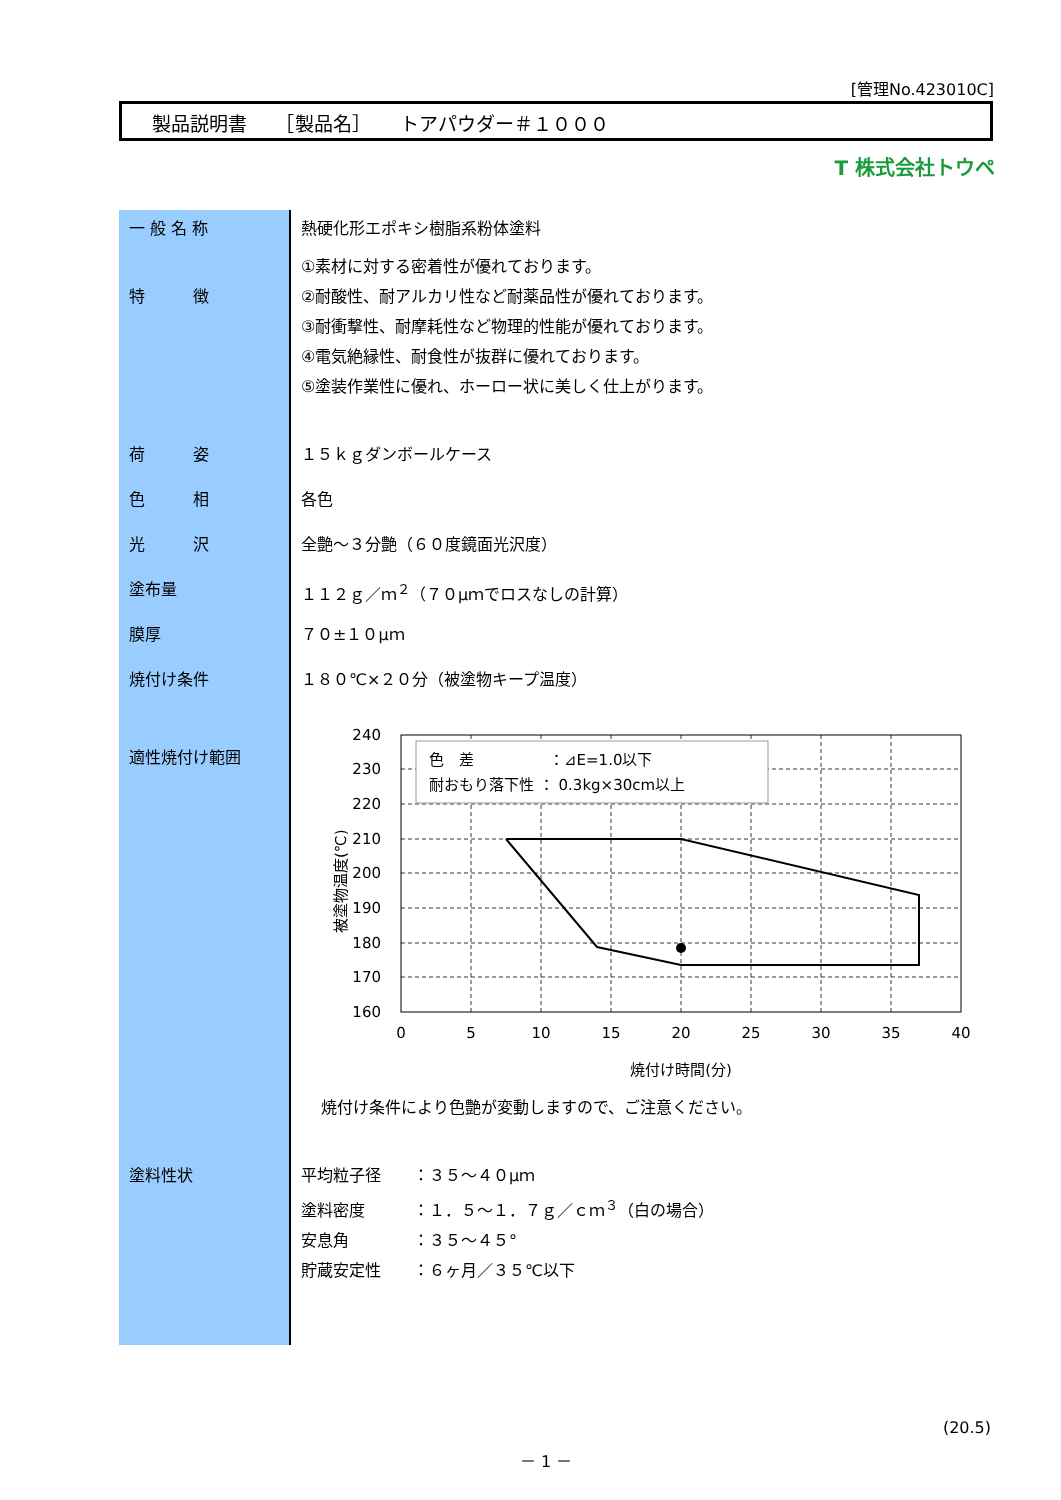[管理No.423010C]
製品説明書　　［製品名］　　トアパウダー＃１０００
T 株式会社トウペ
| 一 般 名 称 | 熱硬化形エポキシ樹脂系粉体塗料 |
| 特 徴 | ①素材に対する密着性が優れております。 ②耐酸性、耐アルカリ性など耐薬品性が優れております。 ③耐衝撃性、耐摩耗性など物理的性能が優れております。 ④電気絶縁性、耐食性が抜群に優れております。 ⑤塗装作業性に優れ、ホーロー状に美しく仕上がります。 |
| 荷 姿 | １５ｋｇダンボールケース |
| 色 相 | 各色 |
| 光 沢 | 全艶～３分艶（６０度鏡面光沢度） |
| 塗布量 | １１２ｇ／ｍ<sup>２</sup>（７０μｍでロスなしの計算） |
| 膜厚 | ７０±１０μｍ |
| 焼付け条件 | １８０℃×２０分（被塗物キープ温度） |
| 適性焼付け範囲 | 色 差 ：⊿E=1.0以下 耐おもり落下性 ： 0.3kg×30cm以上 240 230 220 210 200 190 180 170 160 0 5 10 15 20 25 30 35 40 焼付け時間(分) 被塗物温度(℃) 焼付け条件により色艶が変動しますので、ご注意ください。 |
| 塗料性状 | 平均粒子径 ：３５～４０μｍ 塗料密度 ：１．５～１．７ｇ／ｃｍ<sup>３</sup>（白の場合） 安息角 ：３５～４５° 貯蔵安定性 ：６ヶ月／３５℃以下 |
(20.5)
－ 1 －